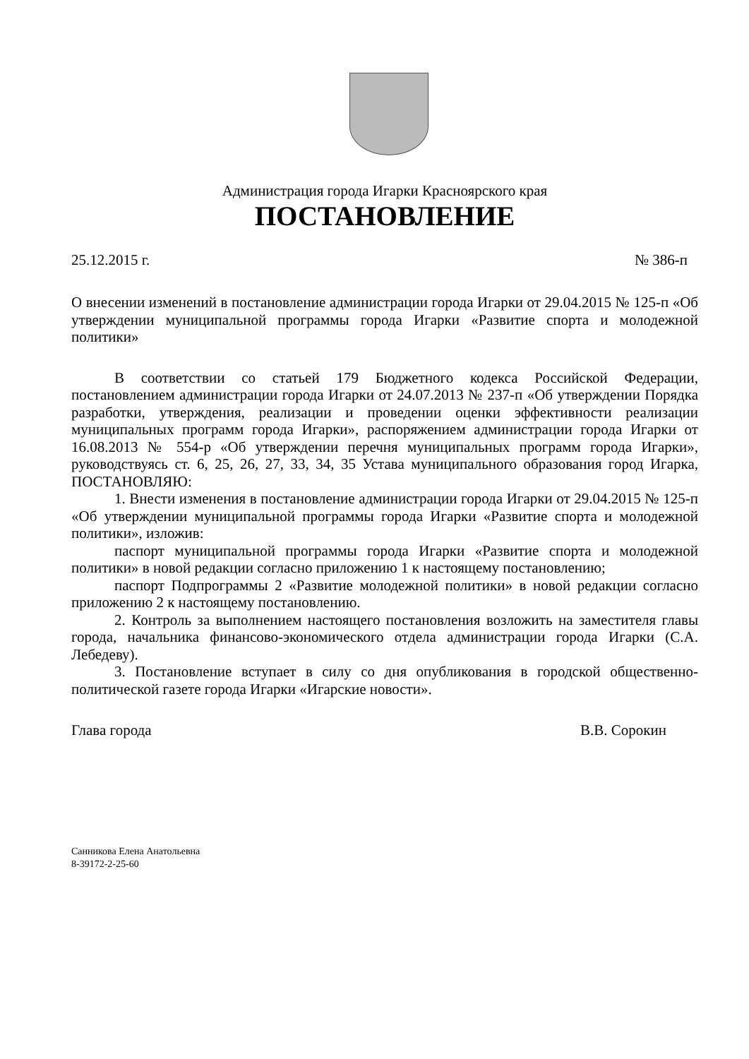Администрация города Игарки Красноярского края
ПОСТАНОВЛЕНИЕ
25.12.2015 г. № 386-п
О внесении изменений в постановление администрации города Игарки от 29.04.2015 № 125-п «Об утверждении муниципальной программы города Игарки «Развитие спорта и молодежной политики»
В соответствии со статьей 179 Бюджетного кодекса Российской Федерации, постановлением администрации города Игарки от 24.07.2013 № 237-п «Об утверждении Порядка разработки, утверждения, реализации и проведении оценки эффективности реализации муниципальных программ города Игарки», распоряжением администрации города Игарки от 16.08.2013 № 554-р «Об утверждении перечня муниципальных программ города Игарки», руководствуясь ст. 6, 25, 26, 27, 33, 34, 35 Устава муниципального образования город Игарка, ПОСТАНОВЛЯЮ:
1. Внести изменения в постановление администрации города Игарки от 29.04.2015 № 125-п «Об утверждении муниципальной программы города Игарки «Развитие спорта и молодежной политики», изложив:
паспорт муниципальной программы города Игарки «Развитие спорта и молодежной политики» в новой редакции согласно приложению 1 к настоящему постановлению;
паспорт Подпрограммы 2 «Развитие молодежной политики» в новой редакции согласно приложению 2 к настоящему постановлению.
2. Контроль за выполнением настоящего постановления возложить на заместителя главы города, начальника финансово-экономического отдела администрации города Игарки (С.А. Лебедеву).
3. Постановление вступает в силу со дня опубликования в городской общественно-политической газете города Игарки «Игарские новости».
Глава города В.В. Сорокин
Санникова Елена Анатольевна
8-39172-2-25-60